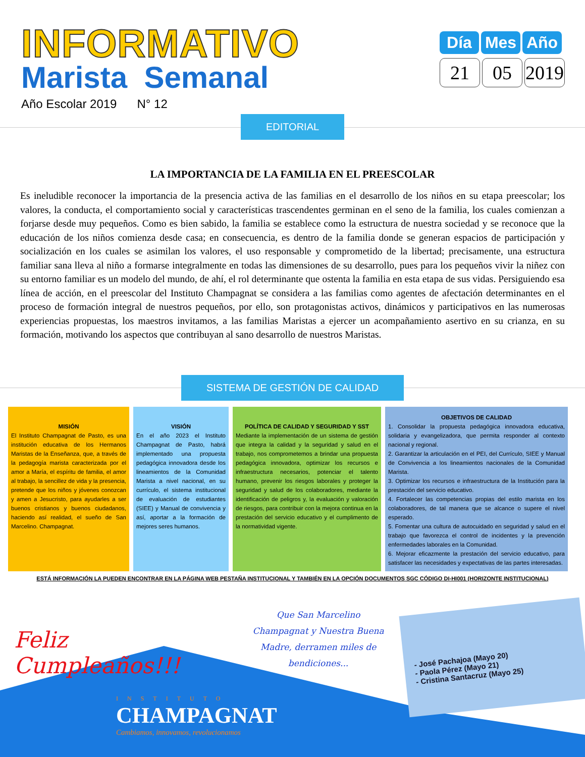INFORMATIVO
Marista Semanal
Año Escolar 2019 N° 12
Día Mes Año
21 05 2019
EDITORIAL
LA IMPORTANCIA DE LA FAMILIA EN EL PREESCOLAR
Es ineludible reconocer la importancia de la presencia activa de las familias en el desarrollo de los niños en su etapa preescolar; los valores, la conducta, el comportamiento social y características trascendentes germinan en el seno de la familia, los cuales comienzan a forjarse desde muy pequeños. Como es bien sabido, la familia se establece como la estructura de nuestra sociedad y se reconoce que la educación de los niños comienza desde casa; en consecuencia, es dentro de la familia donde se generan espacios de participación y socialización en los cuales se asimilan los valores, el uso responsable y comprometido de la libertad; precisamente, una estructura familiar sana lleva al niño a formarse integralmente en todas las dimensiones de su desarrollo, pues para los pequeños vivir la niñez con su entorno familiar es un modelo del mundo, de ahí, el rol determinante que ostenta la familia en esta etapa de sus vidas. Persiguiendo esa línea de acción, en el preescolar del Instituto Champagnat se considera a las familias como agentes de afectación determinantes en el proceso de formación integral de nuestros pequeños, por ello, son protagonistas activos, dinámicos y participativos en las numerosas experiencias propuestas, los maestros invitamos, a las familias Maristas a ejercer un acompañamiento asertivo en su crianza, en su formación, motivando los aspectos que contribuyan al sano desarrollo de nuestros Maristas.
SISTEMA DE GESTIÓN DE CALIDAD
MISIÓN
El Instituto Champagnat de Pasto, es una institución educativa de los Hermanos Maristas de la Enseñanza, que, a través de la pedagogía marista caracterizada por el amor a María, el espíritu de familia, el amor al trabajo, la sencillez de vida y la presencia, pretende que los niños y jóvenes conozcan y amen a Jesucristo, para ayudarles a ser buenos cristianos y buenos ciudadanos, haciendo así realidad, el sueño de San Marcelino. Champagnat.
VISIÓN
En el año 2023 el Instituto Champagnat de Pasto, habrá implementado una propuesta pedagógica innovadora desde los lineamientos de la Comunidad Marista a nivel nacional, en su currículo, el sistema institucional de evaluación de estudiantes (SIEE) y Manual de convivencia y así, aportar a la formación de mejores seres humanos.
POLÍTICA DE CALIDAD Y SEGURIDAD Y SST
Mediante la implementación de un sistema de gestión que integra la calidad y la seguridad y salud en el trabajo, nos comprometemos a brindar una propuesta pedagógica innovadora, optimizar los recursos e infraestructura necesarios, potenciar el talento humano, prevenir los riesgos laborales y proteger la seguridad y salud de los colaboradores, mediante la identificación de peligros y, la evaluación y valoración de riesgos, para contribuir con la mejora continua en la prestación del servicio educativo y el cumplimento de la normatividad vigente.
OBJETIVOS DE CALIDAD
1. Consolidar la propuesta pedagógica innovadora educativa, solidaria y evangelizadora, que permita responder al contexto nacional y regional.
2. Garantizar la articulación en el PEI, del Currículo, SIEE y Manual de Convivencia a los lineamientos nacionales de la Comunidad Marista.
3. Optimizar los recursos e infraestructura de la Institución para la prestación del servicio educativo.
4. Fortalecer las competencias propias del estilo marista en los colaboradores, de tal manera que se alcance o supere el nivel esperado.
5. Fomentar una cultura de autocuidado en seguridad y salud en el trabajo que favorezca el control de incidentes y la prevención enfermedades laborales en la Comunidad.
6. Mejorar eficazmente la prestación del servicio educativo, para satisfacer las necesidades y expectativas de las partes interesadas.
ESTÁ INFORMACIÓN LA PUEDEN ENCONTRAR EN LA PÁGINA WEB PESTAÑA INSTITUCIONAL Y TAMBIÉN EN LA OPCIÓN DOCUMENTOS SGC CÓDIGO DI-HI001 (HORIZONTE INSTITUCIONAL)
Feliz Cumpleaños!!!
Que San Marcelino Champagnat y Nuestra Buena Madre, derramen miles de bendiciones...
- José Pachajoa (Mayo 20)
- Paola Pérez (Mayo 21)
- Cristina Santacruz (Mayo 25)
INSTITUTO
CHAMPAGNAT
Cambiamos, innovamos, revolucionamos